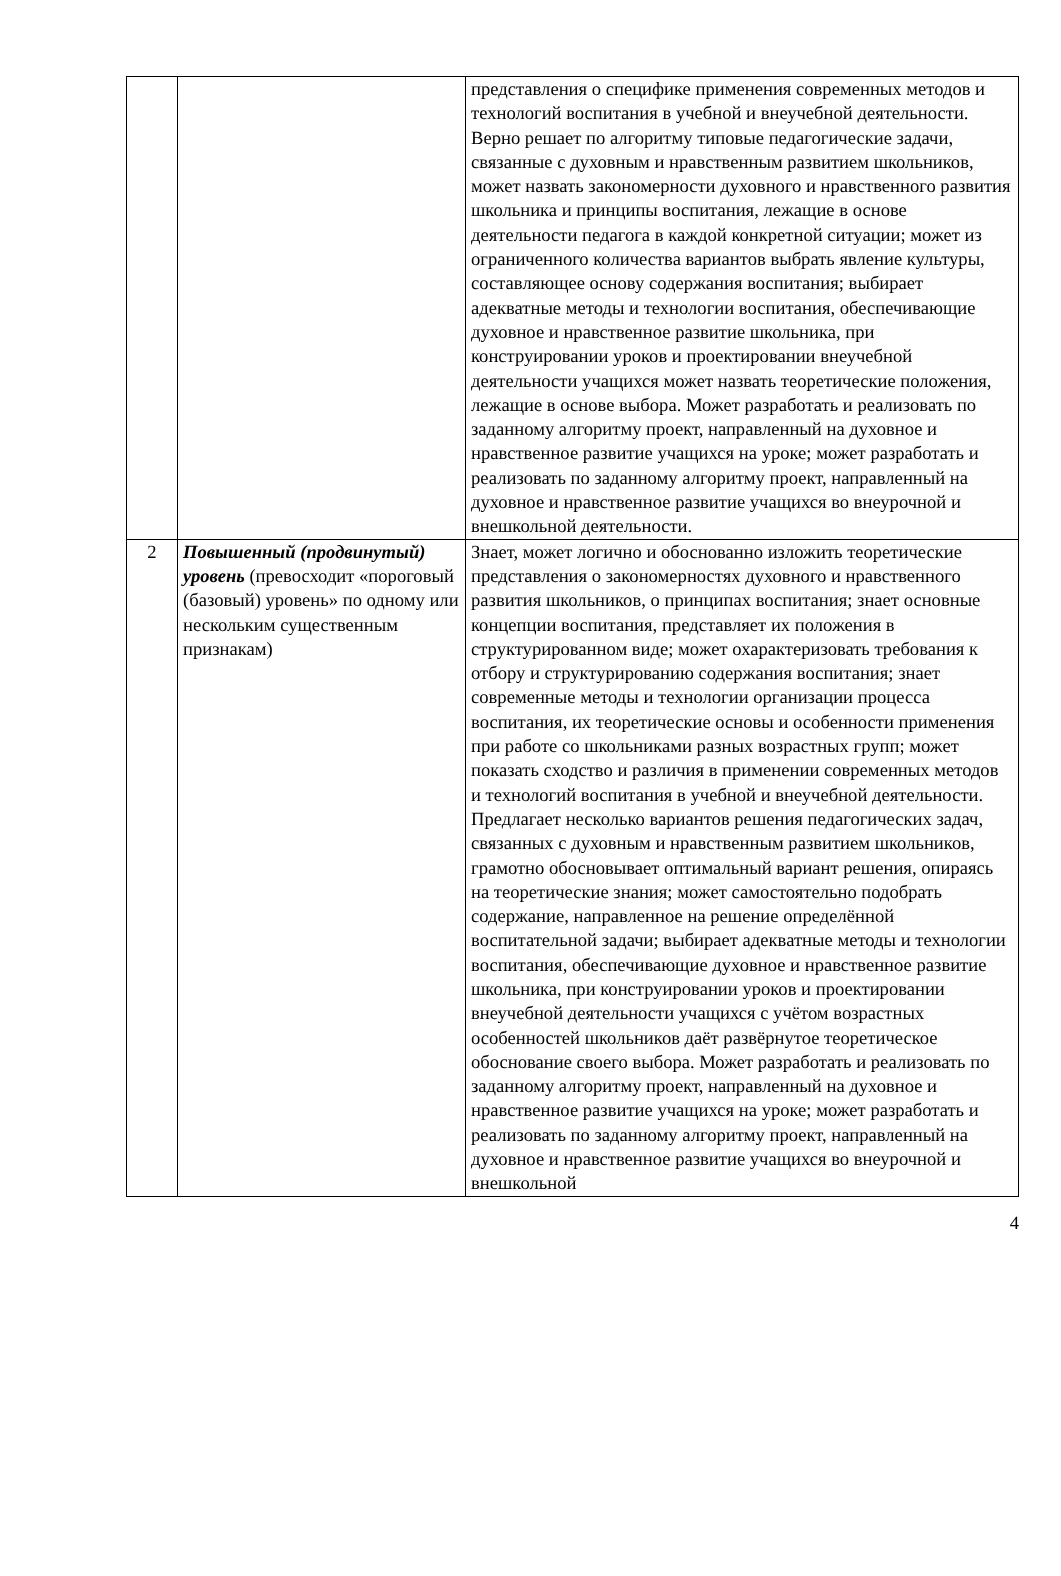| | | представления о специфике применения современных методов и технологий воспитания в учебной и внеучебной деятельности. Верно решает по алгоритму типовые педагогические задачи, связанные с духовным и нравственным развитием школьников, может назвать закономерности духовного и нравственного развития школьника и принципы воспитания, лежащие в основе деятельности педагога в каждой конкретной ситуации; может из ограниченного количества вариантов выбрать явление культуры, составляющее основу содержания воспитания; выбирает адекватные методы и технологии воспитания, обеспечивающие духовное и нравственное развитие школьника, при конструировании уроков и проектировании внеучебной деятельности учащихся может назвать теоретические положения, лежащие в основе выбора. Может разработать и реализовать по заданному алгоритму проект, направленный на духовное и нравственное развитие учащихся на уроке; может разработать и реализовать по заданному алгоритму проект, направленный на духовное и нравственное развитие учащихся во внеурочной и внешкольной деятельности. |
| 2 | Повышенный (продвинутый) уровень (превосходит «пороговый (базовый) уровень» по одному или нескольким существенным признакам) | Знает, может логично и обоснованно изложить теоретические представления о закономерностях духовного и нравственного развития школьников, о принципах воспитания; знает основные концепции воспитания, представляет их положения в структурированном виде; может охарактеризовать требования к отбору и структурированию содержания воспитания; знает современные методы и технологии организации процесса воспитания, их теоретические основы и особенности применения при работе со школьниками разных возрастных групп; может показать сходство и различия в применении современных методов и технологий воспитания в учебной и внеучебной деятельности. Предлагает несколько вариантов решения педагогических задач, связанных с духовным и нравственным развитием школьников, грамотно обосновывает оптимальный вариант решения, опираясь на теоретические знания; может самостоятельно подобрать содержание, направленное на решение определённой воспитательной задачи; выбирает адекватные методы и технологии воспитания, обеспечивающие духовное и нравственное развитие школьника, при конструировании уроков и проектировании внеучебной деятельности учащихся с учётом возрастных особенностей школьников даёт развёрнутое теоретическое обоснование своего выбора. Может разработать и реализовать по заданному алгоритму проект, направленный на духовное и нравственное развитие учащихся на уроке; может разработать и реализовать по заданному алгоритму проект, направленный на духовное и нравственное развитие учащихся во внеурочной и внешкольной |
4